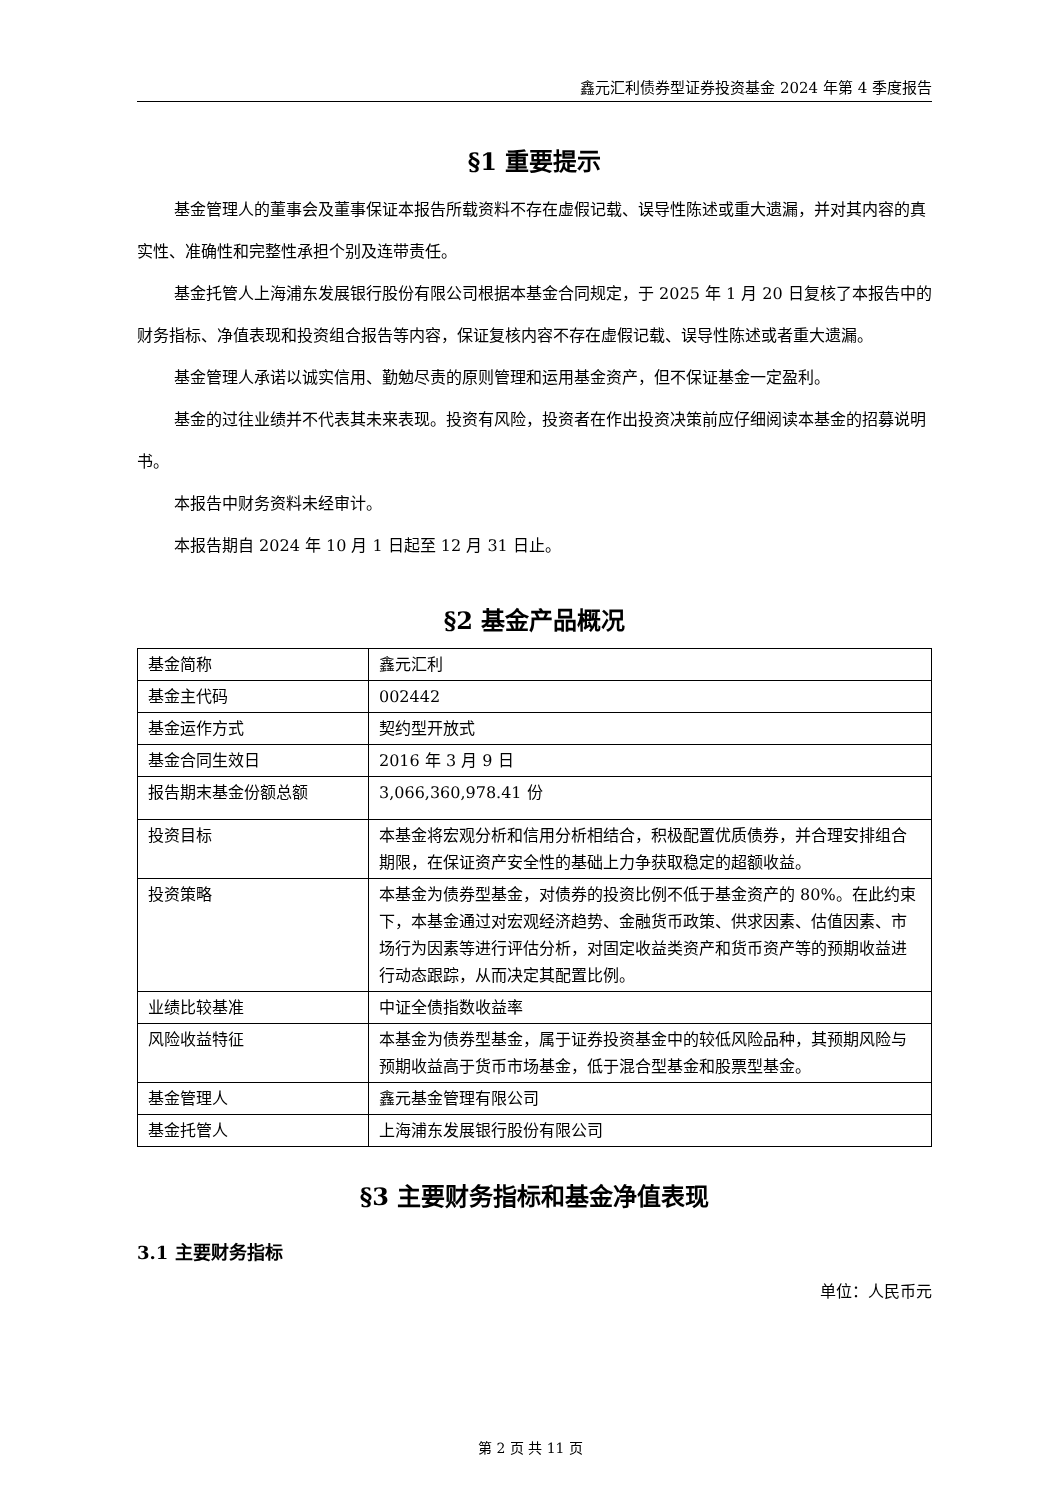鑫元汇利债券型证券投资基金 2024 年第 4 季度报告
§1 重要提示
基金管理人的董事会及董事保证本报告所载资料不存在虚假记载、误导性陈述或重大遗漏，并对其内容的真实性、准确性和完整性承担个别及连带责任。
基金托管人上海浦东发展银行股份有限公司根据本基金合同规定，于 2025 年 1 月 20 日复核了本报告中的财务指标、净值表现和投资组合报告等内容，保证复核内容不存在虚假记载、误导性陈述或者重大遗漏。
基金管理人承诺以诚实信用、勤勉尽责的原则管理和运用基金资产，但不保证基金一定盈利。
基金的过往业绩并不代表其未来表现。投资有风险，投资者在作出投资决策前应仔细阅读本基金的招募说明书。
本报告中财务资料未经审计。
本报告期自 2024 年 10 月 1 日起至 12 月 31 日止。
§2 基金产品概况
| 基金简称 | 鑫元汇利 |
| 基金主代码 | 002442 |
| 基金运作方式 | 契约型开放式 |
| 基金合同生效日 | 2016 年 3 月 9 日 |
| 报告期末基金份额总额 | 3,066,360,978.41 份 |
| 投资目标 | 本基金将宏观分析和信用分析相结合，积极配置优质债券，并合理安排组合期限，在保证资产安全性的基础上力争获取稳定的超额收益。 |
| 投资策略 | 本基金为债券型基金，对债券的投资比例不低于基金资产的 80%。在此约束下，本基金通过对宏观经济趋势、金融货币政策、供求因素、估值因素、市场行为因素等进行评估分析，对固定收益类资产和货币资产等的预期收益进行动态跟踪，从而决定其配置比例。 |
| 业绩比较基准 | 中证全债指数收益率 |
| 风险收益特征 | 本基金为债券型基金，属于证券投资基金中的较低风险品种，其预期风险与预期收益高于货币市场基金，低于混合型基金和股票型基金。 |
| 基金管理人 | 鑫元基金管理有限公司 |
| 基金托管人 | 上海浦东发展银行股份有限公司 |
§3 主要财务指标和基金净值表现
3.1 主要财务指标
单位：人民币元
第 2 页 共 11 页